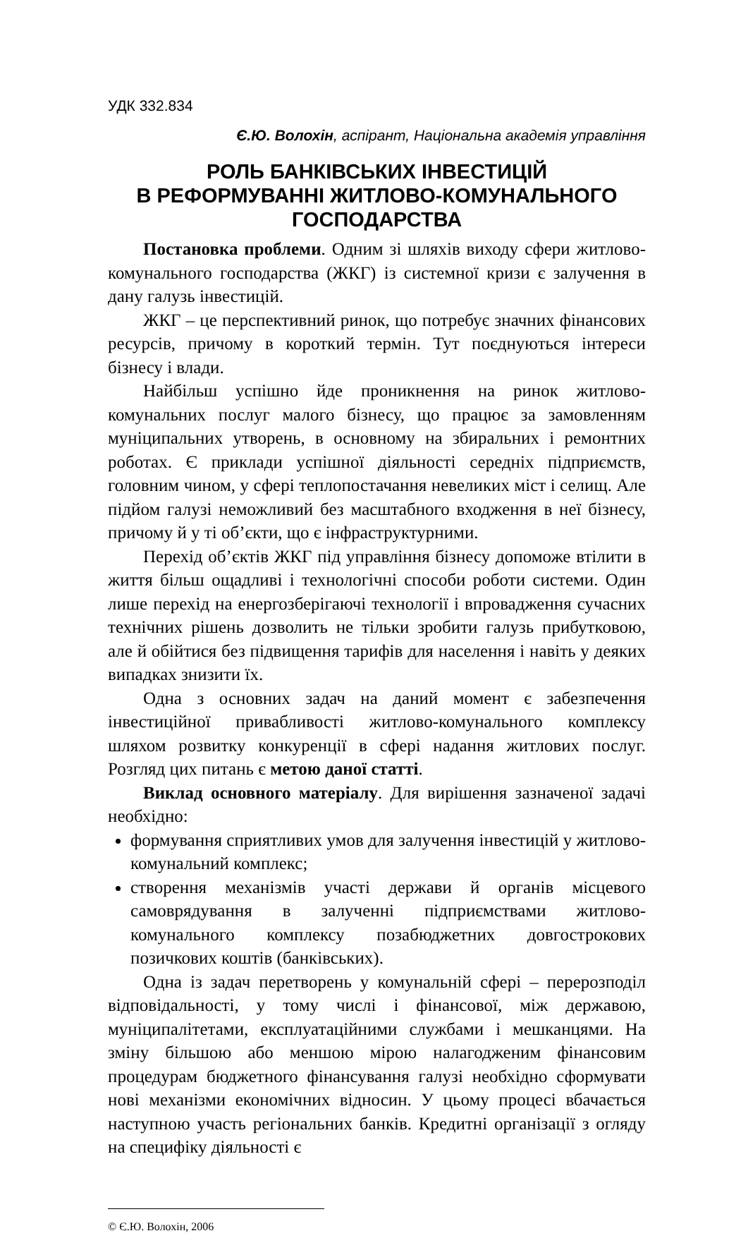УДК 332.834
Є.Ю. Волохін, аспірант, Національна академія управління
РОЛЬ БАНКІВСЬКИХ ІНВЕСТИЦІЙ
В РЕФОРМУВАННІ ЖИТЛОВО-КОМУНАЛЬНОГО ГОСПОДАРСТВА
Постановка проблеми. Одним зі шляхів виходу сфери житлово-комунального господарства (ЖКГ) із системної кризи є залучення в дану галузь інвестицій.
ЖКГ – це перспективний ринок, що потребує значних фінансових ресурсів, причому в короткий термін. Тут поєднуються інтереси бізнесу і влади.
Найбільш успішно йде проникнення на ринок житлово-комунальних послуг малого бізнесу, що працює за замовленням муніципальних утворень, в основному на збиральних і ремонтних роботах. Є приклади успішної діяльності середніх підприємств, головним чином, у сфері теплопостачання невеликих міст і селищ. Але підйом галузі неможливий без масштабного входження в неї бізнесу, причому й у ті об’єкти, що є інфраструктурними.
Перехід об’єктів ЖКГ під управління бізнесу допоможе втілити в життя більш ощадливі і технологічні способи роботи системи. Один лише перехід на енергозберігаючі технології і впровадження сучасних технічних рішень дозволить не тільки зробити галузь прибутковою, але й обійтися без підвищення тарифів для населення і навіть у деяких випадках знизити їх.
Одна з основних задач на даний момент є забезпечення інвестиційної привабливості житлово-комунального комплексу шляхом розвитку конкуренції в сфері надання житлових послуг. Розгляд цих питань є метою даної статті.
Виклад основного матеріалу. Для вирішення зазначеної задачі необхідно:
формування сприятливих умов для залучення інвестицій у житлово-комунальний комплекс;
створення механізмів участі держави й органів місцевого самоврядування в залученні підприємствами житлово-комунального комплексу позабюджетних довгострокових позичкових коштів (банківських).
Одна із задач перетворень у комунальній сфері – перерозподіл відповідальності, у тому числі і фінансової, між державою, муніципалітетами, експлуатаційними службами і мешканцями. На зміну більшою або меншою мірою налагодженим фінансовим процедурам бюджетного фінансування галузі необхідно сформувати нові механізми економічних відносин. У цьому процесі вбачається наступною участь регіональних банків. Кредитні організації з огляду на специфіку діяльності є
© Є.Ю. Волохін, 2006